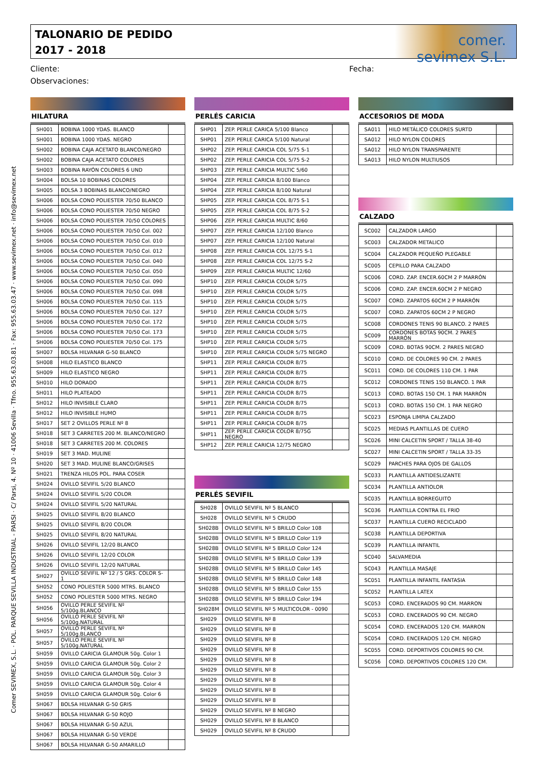Comer SEVIMEX, S.L. · POL. PARQUE SEVILLA INDUSTRIAL - PARSI · C/ Parsi, 4. Nº 10 · 41006 Sevilla · Tfno. 955.63.03.81 · Fax: 955.63.03.47 · www.sevimex.net · info@sevimex.net
TALONARIO DE PEDIDO
2017 - 2018
comer. sevimex S.L.
Cliente:
Observaciones:
Fecha:
HILATURA
| SH001 | BOBINA 1000 YDAS. BLANCO | |
| SH001 | BOBINA 1000 YDAS. NEGRO | |
| SH002 | BOBINA CAJA ACETATO BLANCO/NEGRO | |
| SH002 | BOBINA CAJA ACETATO COLORES | |
| SH003 | BOBINA RAYÓN COLORES 6 UND | |
| SH004 | BOLSA 10 BOBINAS COLORES | |
| SH005 | BOLSA 3 BOBINAS BLANCO/NEGRO | |
| SH006 | BOLSA CONO POLIESTER 70/50 BLANCO | |
| SH006 | BOLSA CONO POLIESTER 70/50 NEGRO | |
| SH006 | BOLSA CONO POLIESTER 70/50 COLORES | |
| SH006 | BOLSA CONO POLIESTER 70/50 Col. 002 | |
| SH006 | BOLSA CONO POLIESTER 70/50 Col. 010 | |
| SH006 | BOLSA CONO POLIESTER 70/50 Col. 012 | |
| SH006 | BOLSA CONO POLIESTER 70/50 Col. 040 | |
| SH006 | BOLSA CONO POLIESTER 70/50 Col. 050 | |
| SH006 | BOLSA CONO POLIESTER 70/50 Col. 090 | |
| SH006 | BOLSA CONO POLIESTER 70/50 Col. 098 | |
| SH006 | BOLSA CONO POLIESTER 70/50 Col. 115 | |
| SH006 | BOLSA CONO POLIESTER 70/50 Col. 127 | |
| SH006 | BOLSA CONO POLIESTER 70/50 Col. 172 | |
| SH006 | BOLSA CONO POLIESTER 70/50 Col. 173 | |
| SH006 | BOLSA CONO POLIESTER 70/50 Col. 175 | |
| SH007 | BOLSA HILVANAR G-50 BLANCO | |
| SH008 | HILO ELASTICO BLANCO | |
| SH009 | HILO ELASTICO NEGRO | |
| SH010 | HILO DORADO | |
| SH011 | HILO PLATEADO | |
| SH012 | HILO INVISIBLE CLARO | |
| SH012 | HILO INVISIBLE HUMO | |
| SH017 | SET 2 OVILLOS PERLE Nº 8 | |
| SH018 | SET 3 CARRETES 200 M. BLANCO/NEGRO | |
| SH018 | SET 3 CARRETES 200 M. COLORES | |
| SH019 | SET 3 MAD. MULINE | |
| SH020 | SET 3 MAD. MULINE BLANCO/GRISES | |
| SH021 | TRENZA HILOS POL. PARA COSER | |
| SH024 | OVILLO SEVIFIL 5/20 BLANCO | |
| SH024 | OVILLO SEVIFIL 5/20 COLOR | |
| SH024 | OVILLO SEVIFIL 5/20 NATURAL | |
| SH025 | OVILLO SEVIFIL 8/20 BLANCO | |
| SH025 | OVILLO SEVIFIL 8/20 COLOR | |
| SH025 | OVILLO SEVIFIL 8/20 NATURAL | |
| SH026 | OVILLO SEVIFIL 12/20 BLANCO | |
| SH026 | OVILLO SEVIFIL 12/20 COLOR | |
| SH026 | OVILLO SEVIFIL 12/20 NATURAL | |
| SH027 | OVILLO SEVIFIL Nº 12 / 5 GRS. COLOR S-1 | |
| SH052 | CONO POLIESTER 5000 MTRS. BLANCO | |
| SH052 | CONO POLIESTER 5000 MTRS. NEGRO | |
| SH056 | OVILLO PERLE SEVIFIL Nº 5/100g.BLANCO | |
| SH056 | OVILLO PERLE SEVIFIL Nº 5/100g.NATURAL | |
| SH057 | OVILLO PERLE SEVIFIL Nº 5/100g.BLANCO | |
| SH057 | OVILLO PERLE SEVIFIL Nº 5/100g.NATURAL | |
| SH059 | OVILLO CARICIA GLAMOUR 50g. Color 1 | |
| SH059 | OVILLO CARICIA GLAMOUR 50g. Color 2 | |
| SH059 | OVILLO CARICIA GLAMOUR 50g. Color 3 | |
| SH059 | OVILLO CARICIA GLAMOUR 50g. Color 4 | |
| SH059 | OVILLO CARICIA GLAMOUR 50g. Color 6 | |
| SH067 | BOLSA HILVANAR G-50 GRIS | |
| SH067 | BOLSA HILVANAR G-50 ROJO | |
| SH067 | BOLSA HILVANAR G-50 AZUL | |
| SH067 | BOLSA HILVANAR G-50 VERDE | |
| SH067 | BOLSA HILVANAR G-50 AMARILLO | |
PERLÉS CARICIA
| SHP01 | ZEP. PERLE CARICA 5/100 Blanco | |
| SHP01 | ZEP. PERLE CARICA 5/100 Natural | |
| SHP02 | ZEP. PERLE CARICIA COL 5/75 S-1 | |
| SHP02 | ZEP. PERLE CARICIA COL 5/75 S-2 | |
| SHP03 | ZEP. PERLE CARICIA MULTIC 5/60 | |
| SHP04 | ZEP. PERLE CARICIA 8/100 Blanco | |
| SHP04 | ZEP. PERLE CARICIA 8/100 Natural | |
| SHP05 | ZEP. PERLE CARICIA COL 8/75 S-1 | |
| SHP05 | ZEP. PERLE CARICIA COL 8/75 S-2 | |
| SHP06 | ZEP. PERLE CARICIA MULTIC 8/60 | |
| SHP07 | ZEP. PERLE CARICIA 12/100 Blanco | |
| SHP07 | ZEP. PERLE CARICIA 12/100 Natural | |
| SHP08 | ZEP. PERLE CARICIA COL 12/75 S-1 | |
| SHP08 | ZEP. PERLE CARICIA COL 12/75 S-2 | |
| SHP09 | ZEP. PERLE CARICIA MULTIC 12/60 | |
| SHP10 | ZEP. PERLE CARICIA COLOR 5/75 | |
| SHP10 | ZEP. PERLE CARICIA COLOR 5/75 | |
| SHP10 | ZEP. PERLE CARICIA COLOR 5/75 | |
| SHP10 | ZEP. PERLE CARICIA COLOR 5/75 | |
| SHP10 | ZEP. PERLE CARICIA COLOR 5/75 | |
| SHP10 | ZEP. PERLE CARICIA COLOR 5/75 | |
| SHP10 | ZEP. PERLE CARICIA COLOR 5/75 | |
| SHP10 | ZEP. PERLE CARICIA COLOR 5/75 NEGRO | |
| SHP11 | ZEP. PERLE CARICIA COLOR 8/75 | |
| SHP11 | ZEP. PERLE CARICIA COLOR 8/75 | |
| SHP11 | ZEP. PERLE CARICIA COLOR 8/75 | |
| SHP11 | ZEP. PERLE CARICIA COLOR 8/75 | |
| SHP11 | ZEP. PERLE CARICIA COLOR 8/75 | |
| SHP11 | ZEP. PERLE CARICIA COLOR 8/75 | |
| SHP11 | ZEP. PERLE CARICIA COLOR 8/75 | |
| SHP11 | ZEP. PERLE CARICIA COLOR 8/75G NEGRO | |
| SHP12 | ZEP. PERLE CARICIA 12/75 NEGRO | |
PERLÉS SEVIFIL
| SH028 | OVILLO SEVIFIL Nº 5 BLANCO | |
| SH028 | OVILLO SEVIFIL Nº 5 CRUDO | |
| SH028B | OVILLO SEVIFIL Nº 5 BRILLO Color 108 | |
| SH028B | OVILLO SEVIFIL Nº 5 BRILLO Color 119 | |
| SH028B | OVILLO SEVIFIL Nº 5 BRILLO Color 124 | |
| SH028B | OVILLO SEVIFIL Nº 5 BRILLO Color 139 | |
| SH028B | OVILLO SEVIFIL Nº 5 BRILLO Color 145 | |
| SH028B | OVILLO SEVIFIL Nº 5 BRILLO Color 148 | |
| SH028B | OVILLO SEVIFIL Nº 5 BRILLO Color 155 | |
| SH028B | OVILLO SEVIFIL Nº 5 BRILLO Color 194 | |
| SH028M | OVILLO SEVIFIL Nº 5 MULTICOLOR - 0090 | |
| SH029 | OVILLO SEVIFIL Nº 8 | |
| SH029 | OVILLO SEVIFIL Nº 8 | |
| SH029 | OVILLO SEVIFIL Nº 8 | |
| SH029 | OVILLO SEVIFIL Nº 8 | |
| SH029 | OVILLO SEVIFIL Nº 8 | |
| SH029 | OVILLO SEVIFIL Nº 8 | |
| SH029 | OVILLO SEVIFIL Nº 8 | |
| SH029 | OVILLO SEVIFIL Nº 8 | |
| SH029 | OVILLO SEVIFIL Nº 8 | |
| SH029 | OVILLO SEVIFIL Nº 8 NEGRO | |
| SH029 | OVILLO SEVIFIL Nº 8 BLANCO | |
| SH029 | OVILLO SEVIFIL Nº 8 CRUDO | |
ACCESORIOS DE MODA
| SA011 | HILO METÁLICO COLORES SURTD | |
| SA012 | HILO NYLON COLORES | |
| SA012 | HILO NYLON TRANSPARENTE | |
| SA013 | HILO NYLON MULTIUSOS | |
CALZADO
| SC002 | CALZADOR LARGO | |
| SC003 | CALZADOR METALICO | |
| SC004 | CALZADOR PEQUEÑO PLEGABLE | |
| SC005 | CEPILLO PARA CALZADO | |
| SC006 | CORD. ZAP. ENCER.60CM 2 P MARRÓN | |
| SC006 | CORD. ZAP. ENCER.60CM 2 P NEGRO | |
| SC007 | CORD. ZAPATOS 60CM 2 P MARRÓN | |
| SC007 | CORD. ZAPATOS 60CM 2 P NEGRO | |
| SC008 | CORDONES TENIS 90 BLANCO. 2 PARES | |
| SC009 | CORDONES BOTAS 90CM. 2 PARES MARRÓN | |
| SC009 | CORD. BOTAS 90CM. 2 PARES NEGRO | |
| SC010 | CORD. DE COLORES 90 CM. 2 PARES | |
| SC011 | CORD. DE COLORES 110 CM. 1 PAR | |
| SC012 | CORDONES TENIS 150 BLANCO. 1 PAR | |
| SC013 | CORD. BOTAS 150 CM. 1 PAR MARRÓN | |
| SC013 | CORD. BOTAS 150 CM. 1 PAR NEGRO | |
| SC023 | ESPONJA LIMPIA CALZADO | |
| SC025 | MEDIAS PLANTILLAS DE CUERO | |
| SC026 | MINI CALCETIN SPORT / TALLA 38-40 | |
| SC027 | MINI CALCETIN SPORT / TALLA 33-35 | |
| SC029 | PARCHES PARA OJOS DE GALLOS | |
| SC033 | PLANTILLA ANTIDESLIZANTE | |
| SC034 | PLANTILLA ANTIOLOR | |
| SC035 | PLANTILLA BORREGUITO | |
| SC036 | PLANTILLA CONTRA EL FRIO | |
| SC037 | PLANTILLA CUERO RECICLADO | |
| SC038 | PLANTILLA DEPORTIVA | |
| SC039 | PLANTILLA INFANTIL | |
| SC040 | SALVAMEDIA | |
| SC043 | PLANTILLA MASAJE | |
| SC051 | PLANTILLA INFANTIL FANTASIA | |
| SC052 | PLANTILLA LATEX | |
| SC053 | CORD. ENCERADOS 90 CM. MARRON | |
| SC053 | CORD. ENCERADOS 90 CM. NEGRO | |
| SC054 | CORD. ENCERADOS 120 CM. MARRON | |
| SC054 | CORD. ENCERADOS 120 CM. NEGRO | |
| SC055 | CORD. DEPORTIVOS COLORES 90 CM. | |
| SC056 | CORD. DEPORTIVOS COLORES 120 CM. | |